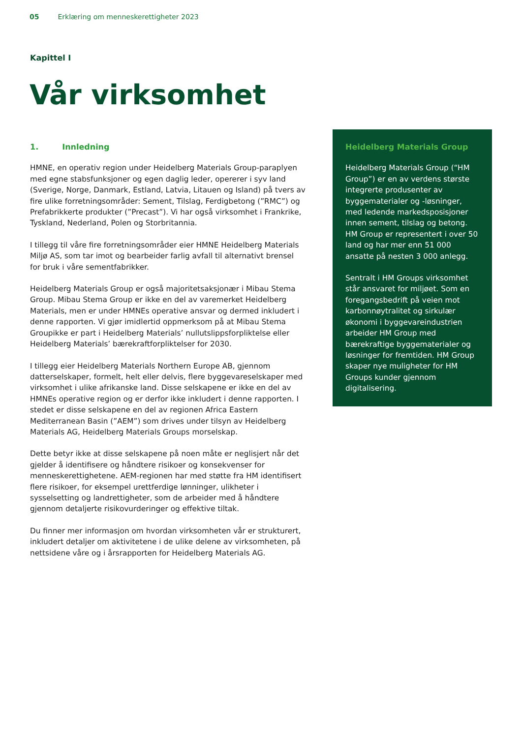05 Erklæring om menneskerettigheter 2023
Kapittel I
Vår virksomhet
1. Innledning
HMNE, en operativ region under Heidelberg Materials Group-paraplyen med egne stabsfunksjoner og egen daglig leder, opererer i syv land (Sverige, Norge, Danmark, Estland, Latvia, Litauen og Island) på tvers av fire ulike forretningsområder: Sement, Tilslag, Ferdigbetong (”RMC”) og Prefabrikkerte produkter (”Precast”). Vi har også virksomhet i Frankrike, Tyskland, Nederland, Polen og Storbritannia.
I tillegg til våre fire forretningsområder eier HMNE Heidelberg Materials Miljø AS, som tar imot og bearbeider farlig avfall til alternativt brensel for bruk i våre sementfabrikker.
Heidelberg Materials Group er også majoritetsaksjonær i Mibau Stema Group. Mibau Stema Group er ikke en del av varemerket Heidelberg Materials, men er under HMNEs operative ansvar og dermed inkludert i denne rapporten. Vi gjør imidlertid oppmerksom på at Mibau Stema Groupikke er part i Heidelberg Materials’ nullutslippsforpliktelse eller Heidelberg Materials’ bærekraftforpliktelser for 2030.
I tillegg eier Heidelberg Materials Northern Europe AB, gjennom datterselskaper, formelt, helt eller delvis, flere byggevareselskaper med virksomhet i ulike afrikanske land. Disse selskapene er ikke en del av HMNEs operative region og er derfor ikke inkludert i denne rapporten. I stedet er disse selskapene en del av regionen Africa Eastern Mediterranean Basin (”AEM”) som drives under tilsyn av Heidelberg Materials AG, Heidelberg Materials Groups morselskap.
Dette betyr ikke at disse selskapene på noen måte er neglisjert når det gjelder å identifisere og håndtere risikoer og konsekvenser for menneskerettighetene. AEM-regionen har med støtte fra HM identifisert flere risikoer, for eksempel urettferdige lønninger, ulikheter i sysselsetting og landrettigheter, som de arbeider med å håndtere gjennom detaljerte risikovurderinger og effektive tiltak.
Du finner mer informasjon om hvordan virksomheten vår er strukturert, inkludert detaljer om aktivitetene i de ulike delene av virksomheten, på nettsidene våre og i årsrapporten for Heidelberg Materials AG.
Heidelberg Materials Group
Heidelberg Materials Group (“HM Group”) er en av verdens største integrerte produsenter av byggematerialer og -løsninger, med ledende markedsposisjoner innen sement, tilslag og betong. HM Group er representert i over 50 land og har mer enn 51 000 ansatte på nesten 3 000 anlegg.
Sentralt i HM Groups virksomhet står ansvaret for miljøet. Som en foregangsbedrift på veien mot karbonnøytralitet og sirkulær økonomi i byggevareindustrien arbeider HM Group med bærekraftige byggematerialer og løsninger for fremtiden. HM Group skaper nye muligheter for HM Groups kunder gjennom digitalisering.